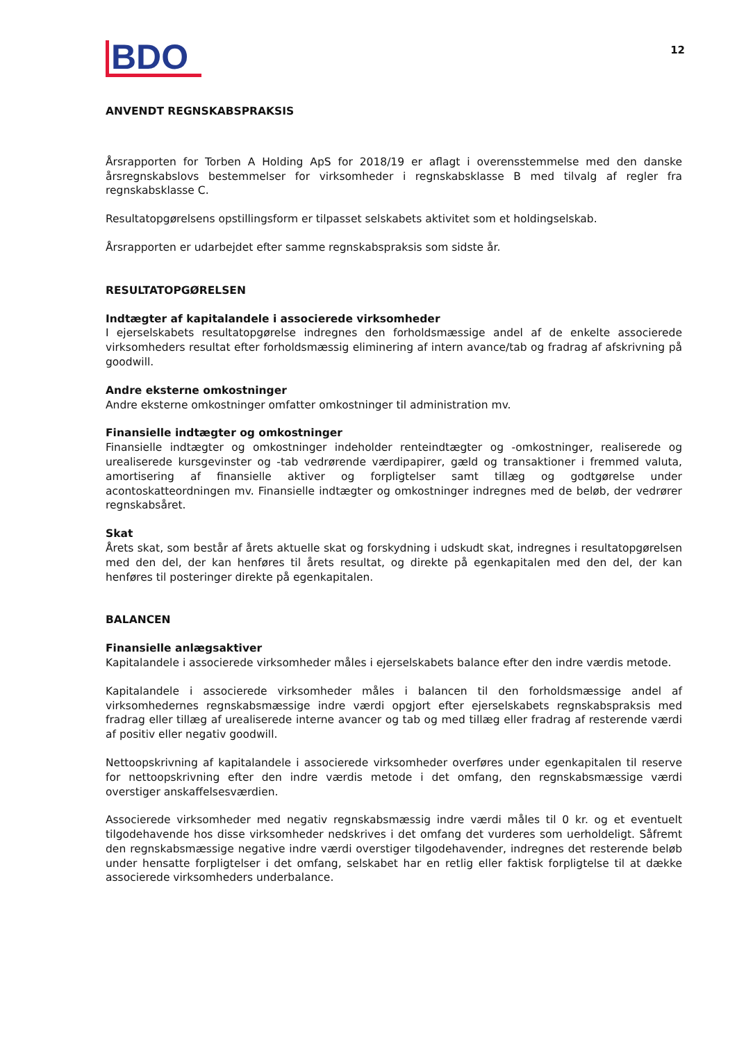BDO
12
ANVENDT REGNSKABSPRAKSIS
Årsrapporten for Torben A Holding ApS for 2018/19 er aflagt i overensstemmelse med den danske årsregnskabslovs bestemmelser for virksomheder i regnskabsklasse B med tilvalg af regler fra regnskabsklasse C.
Resultatopgørelsens opstillingsform er tilpasset selskabets aktivitet som et holdingselskab.
Årsrapporten er udarbejdet efter samme regnskabspraksis som sidste år.
RESULTATOPGØRELSEN
Indtægter af kapitalandele i associerede virksomheder
I ejerselskabets resultatopgørelse indregnes den forholdsmæssige andel af de enkelte associerede virksomheders resultat efter forholdsmæssig eliminering af intern avance/tab og fradrag af afskrivning på goodwill.
Andre eksterne omkostninger
Andre eksterne omkostninger omfatter omkostninger til administration mv.
Finansielle indtægter og omkostninger
Finansielle indtægter og omkostninger indeholder renteindtægter og -omkostninger, realiserede og urealiserede kursgevinster og -tab vedrørende værdipapirer, gæld og transaktioner i fremmed valuta, amortisering af finansielle aktiver og forpligtelser samt tillæg og godtgørelse under acontoskatteordningen mv. Finansielle indtægter og omkostninger indregnes med de beløb, der vedrører regnskabsåret.
Skat
Årets skat, som består af årets aktuelle skat og forskydning i udskudt skat, indregnes i resultatopgørelsen med den del, der kan henføres til årets resultat, og direkte på egenkapitalen med den del, der kan henføres til posteringer direkte på egenkapitalen.
BALANCEN
Finansielle anlægsaktiver
Kapitalandele i associerede virksomheder måles i ejerselskabets balance efter den indre værdis metode.
Kapitalandele i associerede virksomheder måles i balancen til den forholdsmæssige andel af virksomhedernes regnskabsmæssige indre værdi opgjort efter ejerselskabets regnskabspraksis med fradrag eller tillæg af urealiserede interne avancer og tab og med tillæg eller fradrag af resterende værdi af positiv eller negativ goodwill.
Nettoopskrivning af kapitalandele i associerede virksomheder overføres under egenkapitalen til reserve for nettoopskrivning efter den indre værdis metode i det omfang, den regnskabsmæssige værdi overstiger anskaffelsesværdien.
Associerede virksomheder med negativ regnskabsmæssig indre værdi måles til 0 kr. og et eventuelt tilgodehavende hos disse virksomheder nedskrives i det omfang det vurderes som uerholdeligt. Såfremt den regnskabsmæssige negative indre værdi overstiger tilgodehavender, indregnes det resterende beløb under hensatte forpligtelser i det omfang, selskabet har en retlig eller faktisk forpligtelse til at dække associerede virksomheders underbalance.